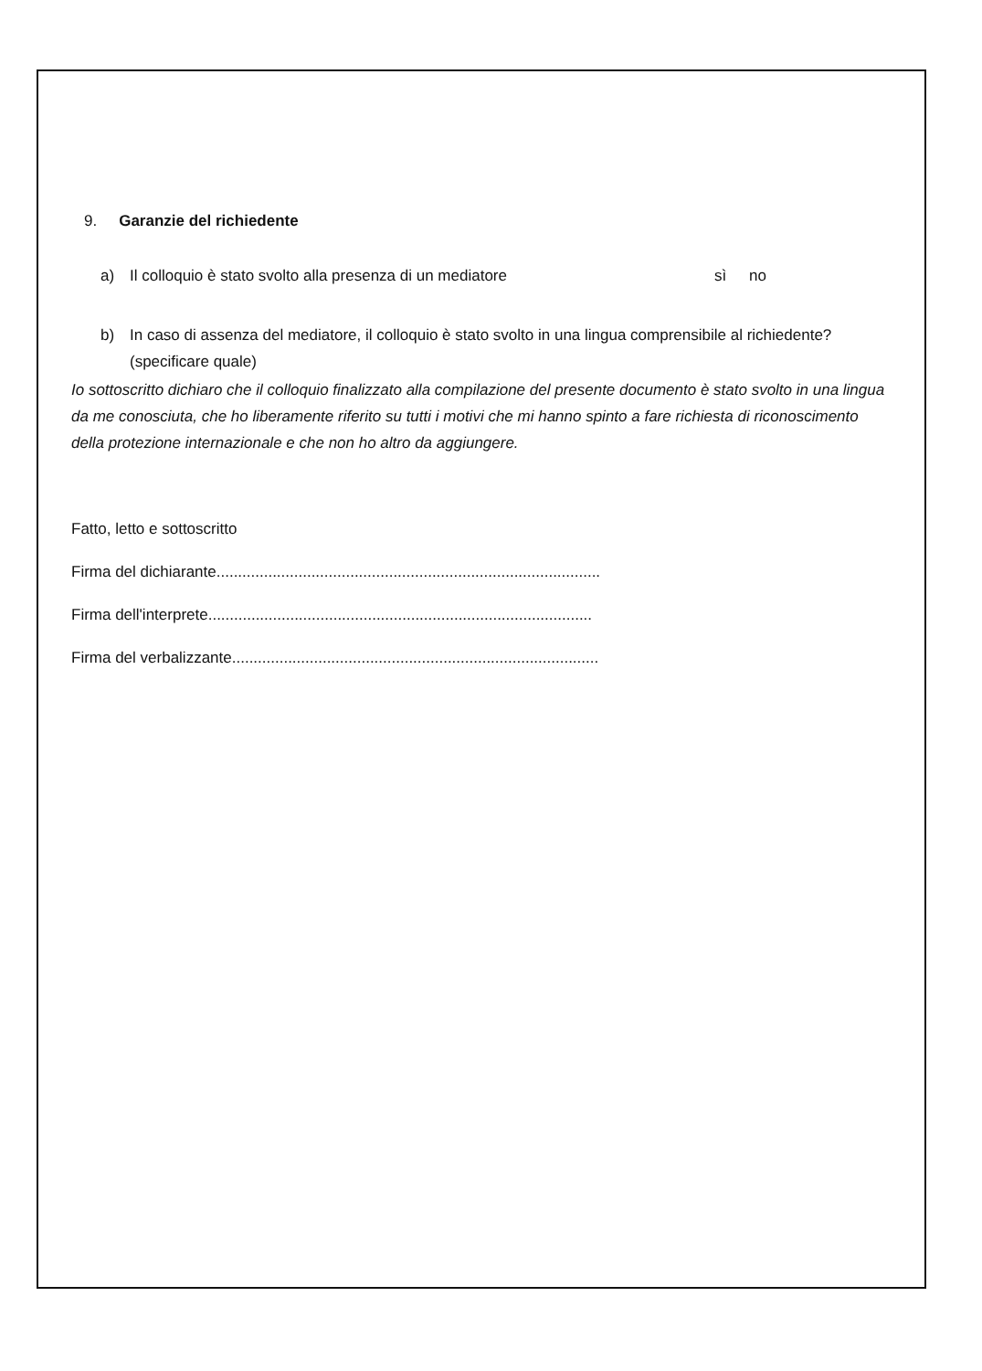9. Garanzie del richiedente
a) Il colloquio è stato svolto alla presenza di un mediatore sì no
b) In caso di assenza del mediatore, il colloquio è stato svolto in una lingua comprensibile al richiedente?
(specificare quale)
Io sottoscritto dichiaro che il colloquio finalizzato alla compilazione del presente documento è stato svolto in una lingua da me conosciuta, che ho liberamente riferito su tutti i motivi che mi hanno spinto a fare richiesta di riconoscimento della protezione internazionale e che non ho altro da aggiungere.
Fatto, letto e sottoscritto
Firma del dichiarante.........................................................................................
Firma dell'interprete.........................................................................................
Firma del verbalizzante.....................................................................................